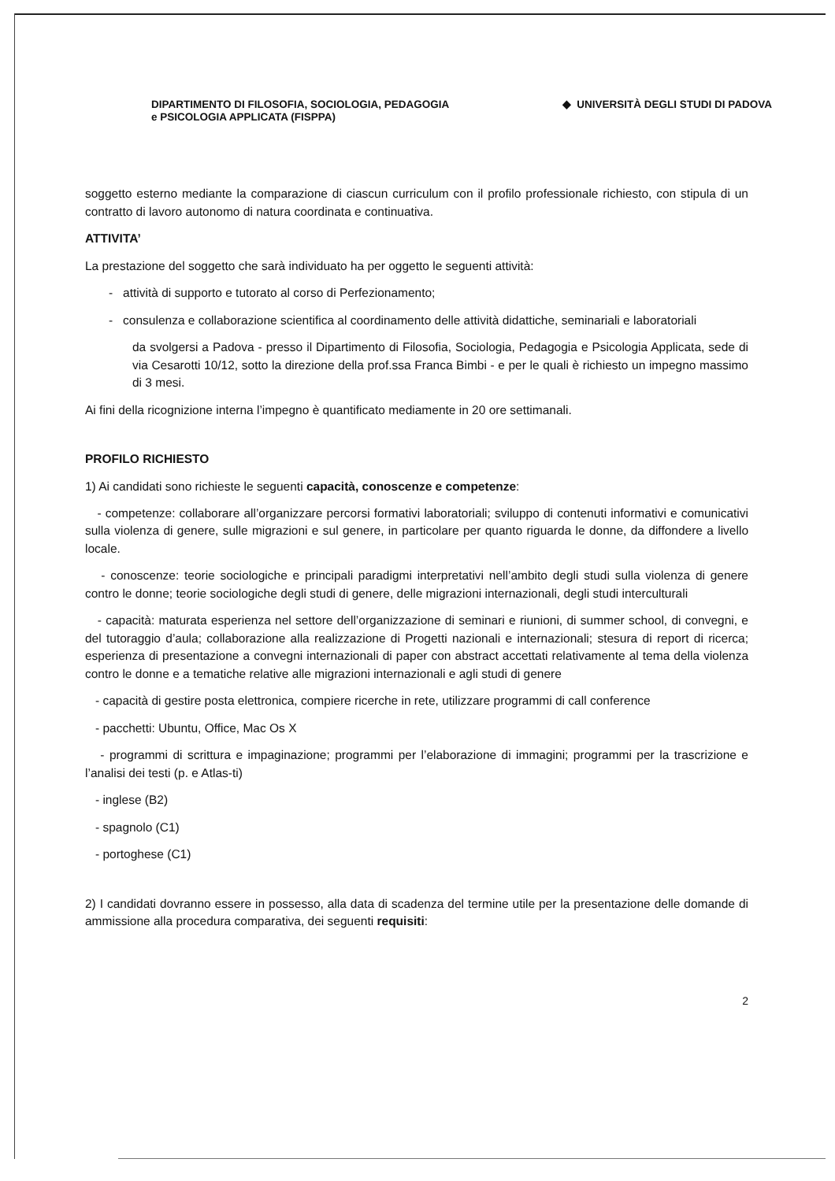DIPARTIMENTO DI FILOSOFIA, SOCIOLOGIA, PEDAGOGIA
e PSICOLOGIA APPLICATA (FISPPA)
◆ UNIVERSITÀ DEGLI STUDI DI PADOVA
soggetto esterno mediante la comparazione di ciascun curriculum con il profilo professionale richiesto, con stipula di un contratto di lavoro autonomo di natura coordinata e continuativa.
ATTIVITA’
La prestazione del soggetto che sarà individuato ha per oggetto le seguenti attività:
- attività di supporto e tutorato al corso di Perfezionamento;
- consulenza e collaborazione scientifica al coordinamento delle attività didattiche, seminariali e laboratoriali
da svolgersi a Padova - presso il Dipartimento di Filosofia, Sociologia, Pedagogia e Psicologia Applicata, sede di via Cesarotti 10/12, sotto la direzione della prof.ssa Franca Bimbi - e per le quali è richiesto un impegno massimo di 3 mesi.
Ai fini della ricognizione interna l’impegno è quantificato mediamente in 20 ore settimanali.
PROFILO RICHIESTO
1) Ai candidati sono richieste le seguenti capacità, conoscenze e competenze:
- competenze: collaborare all’organizzare percorsi formativi laboratoriali; sviluppo di contenuti informativi e comunicativi sulla violenza di genere, sulle migrazioni e sul genere, in particolare per quanto riguarda le donne, da diffondere a livello locale.
- conoscenze: teorie sociologiche e principali paradigmi interpretativi nell’ambito degli studi sulla violenza di genere contro le donne; teorie sociologiche degli studi di genere, delle migrazioni internazionali, degli studi interculturali
- capacità: maturata esperienza nel settore dell’organizzazione di seminari e riunioni, di summer school, di convegni, e del tutoraggio d’aula; collaborazione alla realizzazione di Progetti nazionali e internazionali; stesura di report di ricerca; esperienza di presentazione a convegni internazionali di paper con abstract accettati relativamente al tema della violenza contro le donne e a tematiche relative alle migrazioni internazionali e agli studi di genere
- capacità di gestire posta elettronica, compiere ricerche in rete, utilizzare programmi di call conference
- pacchetti: Ubuntu, Office, Mac Os X
- programmi di scrittura e impaginazione; programmi per l’elaborazione di immagini; programmi per la trascrizione e l’analisi dei testi (p. e Atlas-ti)
- inglese (B2)
- spagnolo (C1)
- portoghese (C1)
2) I candidati dovranno essere in possesso, alla data di scadenza del termine utile per la presentazione delle domande di ammissione alla procedura comparativa, dei seguenti requisiti:
2